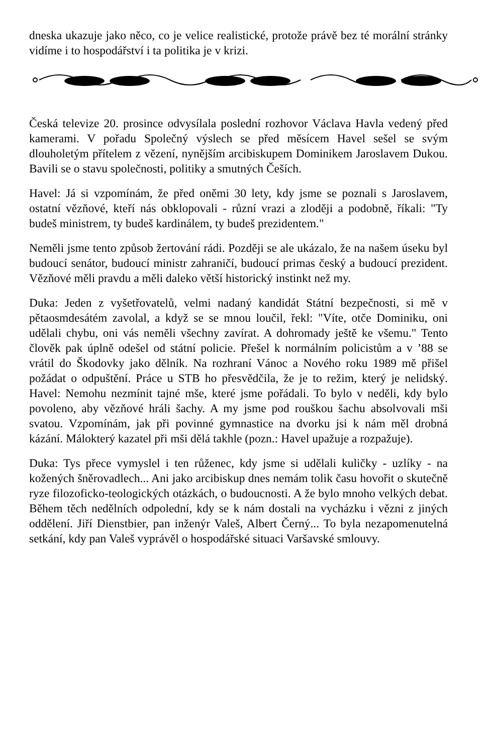dneska ukazuje jako něco, co je velice realistické, protože právě bez té morální stránky vidíme i to hospodářství i ta politika je v krizi.
Česká televize 20. prosince odvysílala poslední rozhovor Václava Havla vedený před kamerami. V pořadu Společný výslech se před měsícem Havel sešel se svým dlouholetým přítelem z vězení, nynějším arcibiskupem Dominikem Jaroslavem Dukou. Bavili se o stavu společnosti, politiky a smutných Češích.
Havel: Já si vzpomínám, že před oněmi 30 lety, kdy jsme se poznali s Jaroslavem, ostatní vězňové, kteří nás obklopovali - různí vrazi a zloději a podobně, říkali: "Ty budeš ministrem, ty budeš kardinálem, ty budeš prezidentem."
Neměli jsme tento způsob žertování rádi. Později se ale ukázalo, že na našem úseku byl budoucí senátor, budoucí ministr zahraničí, budoucí primas český a budoucí prezident. Vězňové měli pravdu a měli daleko větší historický instinkt než my.
Duka: Jeden z vyšetřovatelů, velmi nadaný kandidát Státní bezpečnosti, si mě v pětaosmdesátém zavolal, a když se se mnou loučil, řekl: "Víte, otče Dominiku, oni udělali chybu, oni vás neměli všechny zavírat. A dohromady ještě ke všemu." Tento člověk pak úplně odešel od státní policie. Přešel k normálním policistům a v ’88 se vrátil do Škodovky jako dělník. Na rozhraní Vánoc a Nového roku 1989 mě přišel požádat o odpuštění. Práce u STB ho přesvědčila, že je to režim, který je nelidský. Havel: Nemohu nezmínit tajné mše, které jsme pořádali. To bylo v neděli, kdy bylo povoleno, aby vězňové hráli šachy. A my jsme pod rouškou šachu absolvovali mši svatou. Vzpomínám, jak při povinné gymnastice na dvorku jsi k nám měl drobná kázání. Málokterý kazatel při mši dělá takhle (pozn.: Havel upažuje a rozpažuje).
Duka: Tys přece vymyslel i ten růženec, kdy jsme si udělali kuličky - uzlíky - na kožených šněrovadlech... Ani jako arcibiskup dnes nemám tolik času hovořit o skutečně ryze filozoficko-teologických otázkách, o budoucnosti. A že bylo mnoho velkých debat. Během těch nedělních odpolední, kdy se k nám dostali na vycházku i vězni z jiných oddělení. Jiří Dienstbier, pan inženýr Valeš, Albert Černý... To byla nezapomenutelná setkání, kdy pan Valeš vyprávěl o hospodářské situaci Varšavské smlouvy.